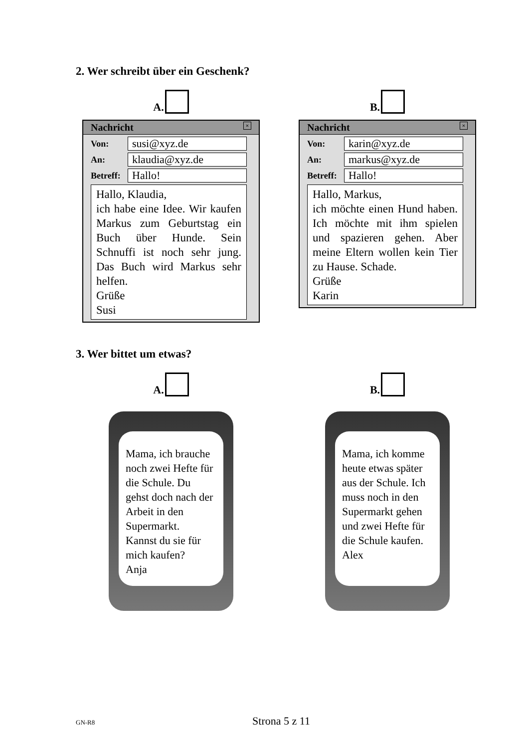2. Wer schreibt über ein Geschenk?
A.
Nachricht ×
Von: susi@xyz.de
An: klaudia@xyz.de
Betreff: Hallo!
Hallo, Klaudia,
ich habe eine Idee. Wir kaufen Markus zum Geburtstag ein Buch über Hunde. Sein Schnuffi ist noch sehr jung. Das Buch wird Markus sehr helfen.
Grüße
Susi
B.
Nachricht ×
Von: karin@xyz.de
An: markus@xyz.de
Betreff: Hallo!
Hallo, Markus,
ich möchte einen Hund haben. Ich möchte mit ihm spielen und spazieren gehen. Aber meine Eltern wollen kein Tier zu Hause. Schade.
Grüße
Karin
3. Wer bittet um etwas?
A.
Mama, ich brauche noch zwei Hefte für die Schule. Du gehst doch nach der Arbeit in den Supermarkt.
Kannst du sie für mich kaufen?
Anja
B.
Mama, ich komme heute etwas später aus der Schule. Ich muss noch in den Supermarkt gehen und zwei Hefte für die Schule kaufen.
Alex
GN-R8 Strona 5 z 11